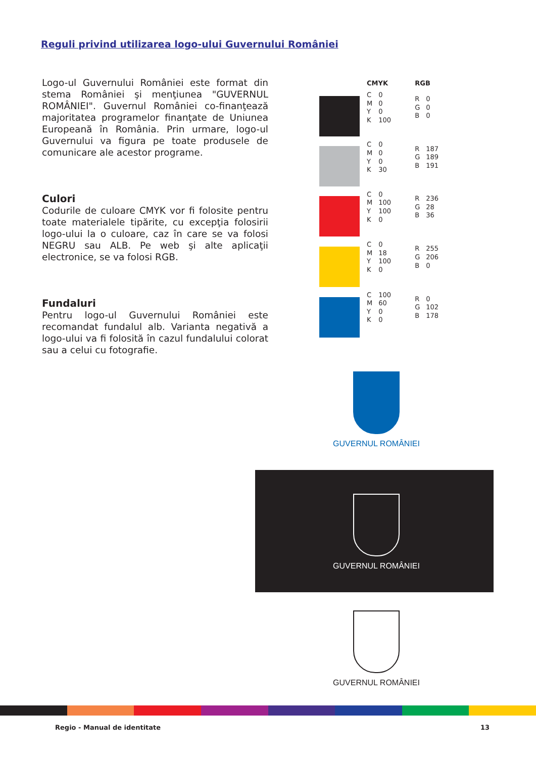Reguli privind utilizarea logo-ului Guvernului României
Logo-ul Guvernului României este format din stema României şi menţiunea "GUVERNUL ROMÂNIEI". Guvernul României co-finanţează majoritatea programelor finanţate de Uniunea Europeană în România. Prin urmare, logo-ul Guvernului va figura pe toate produsele de comunicare ale acestor programe.
Culori
Codurile de culoare CMYK vor fi folosite pentru toate materialele tipărite, cu excepţia folosirii logo-ului la o culoare, caz în care se va folosi NEGRU sau ALB. Pe web şi alte aplicaţii electronice, se va folosi RGB.
Fundaluri
Pentru logo-ul Guvernului României este recomandat fundalul alb. Varianta negativă a logo-ului va fi folosită în cazul fundalului colorat sau a celui cu fotografie.
| CMYK | | RGB | |
| --- | --- | --- | --- |
| C M Y K | 0 0 0 100 | R G B | 0 0 0 |
| C M Y K | 0 0 0 30 | R G B | 187 189 191 |
| C M Y K | 0 100 100 0 | R G B | 236 28 36 |
| C M Y K | 0 18 100 0 | R G B | 255 206 0 |
| C M Y K | 100 60 0 0 | R G B | 0 102 178 |
GUVERNUL ROMÂNIEI
GUVERNUL ROMÂNIEI
GUVERNUL ROMÂNIEI
Regio - Manual de identitate 13